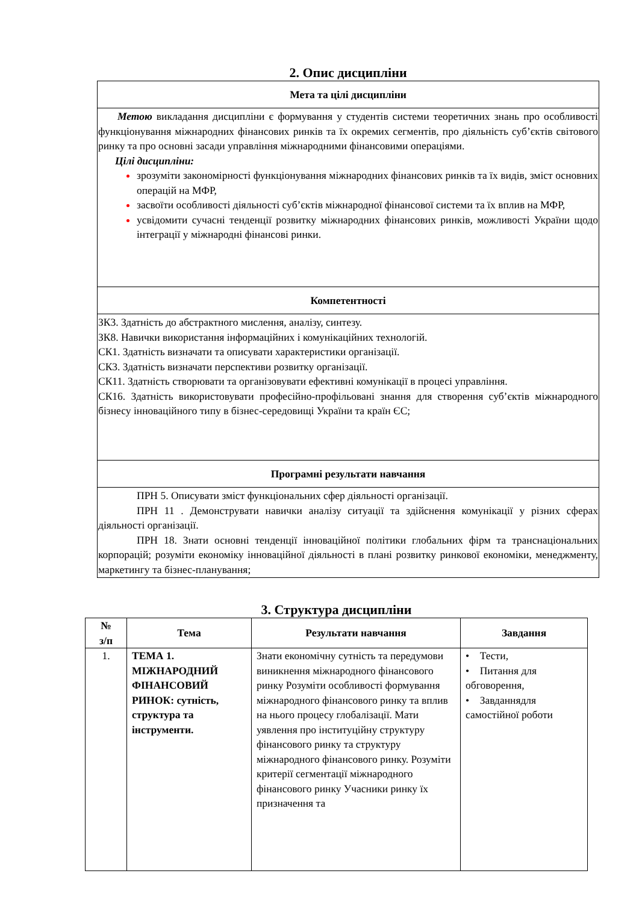2. Опис дисципліни
| Мета та цілі дисципліни |
| Метою викладання дисципліни є формування у студентів системи теоретичних знань про особливості функціонування міжнародних фінансових ринків та їх окремих сегментів, про діяльність суб’єктів світового ринку та про основні засади управління міжнародними фінансовими операціями. Цілі дисципліни: зрозуміти закономірності функціонування міжнародних фінансових ринків та їх видів, зміст основних операцій на МФР, засвоїти особливості діяльності суб’єктів міжнародної фінансової системи та їх вплив на МФР, усвідомити сучасні тенденції розвитку міжнародних фінансових ринків, можливості України щодо інтеграції у міжнародні фінансові ринки. |
| Компетентності |
| ЗК3. Здатність до абстрактного мислення, аналізу, синтезу. ЗК8. Навички використання інформаційних і комунікаційних технологій. СК1. Здатність визначати та описувати характеристики організації. СК3. Здатність визначати перспективи розвитку організації. СК11. Здатність створювати та організовувати ефективні комунікації в процесі управління. СК16. Здатність використовувати професійно-профільовані знання для створення суб’єктів міжнародного бізнесу інноваційного типу в бізнес-середовищі України та країн ЄС; |
| Програмні результати навчання |
| ПРН 5. Описувати зміст функціональних сфер діяльності організації. ПРН 11 . Демонструвати навички аналізу ситуації та здійснення комунікації у різних сферах діяльності організації. ПРН 18. Знати основні тенденції інноваційної політики глобальних фірм та транснаціональних корпорацій; розуміти економіку інноваційної діяльності в плані розвитку ринкової економіки, менеджменту, маркетингу та бізнес-планування; |
3. Структура дисципліни
| № з/п | Тема | Результати навчання | Завдання |
| --- | --- | --- | --- |
| 1. | ТЕМА 1. МІЖНАРОДНИЙ ФІНАНСОВИЙ РИНОК: сутність, структура та інструменти. | Знати економічну сутність та передумови виникнення міжнародного фінансового ринку Розуміти особливості формування міжнародного фінансового ринку та вплив на нього процесу глобалізації. Мати уявлення про інституційну структуру фінансового ринку та структуру міжнародного фінансового ринку. Розуміти критерії сегментації міжнародного фінансового ринку Учасники ринку їх призначення та | • Тести, • Питання для обговорення, • Завданнядля самостійної роботи |